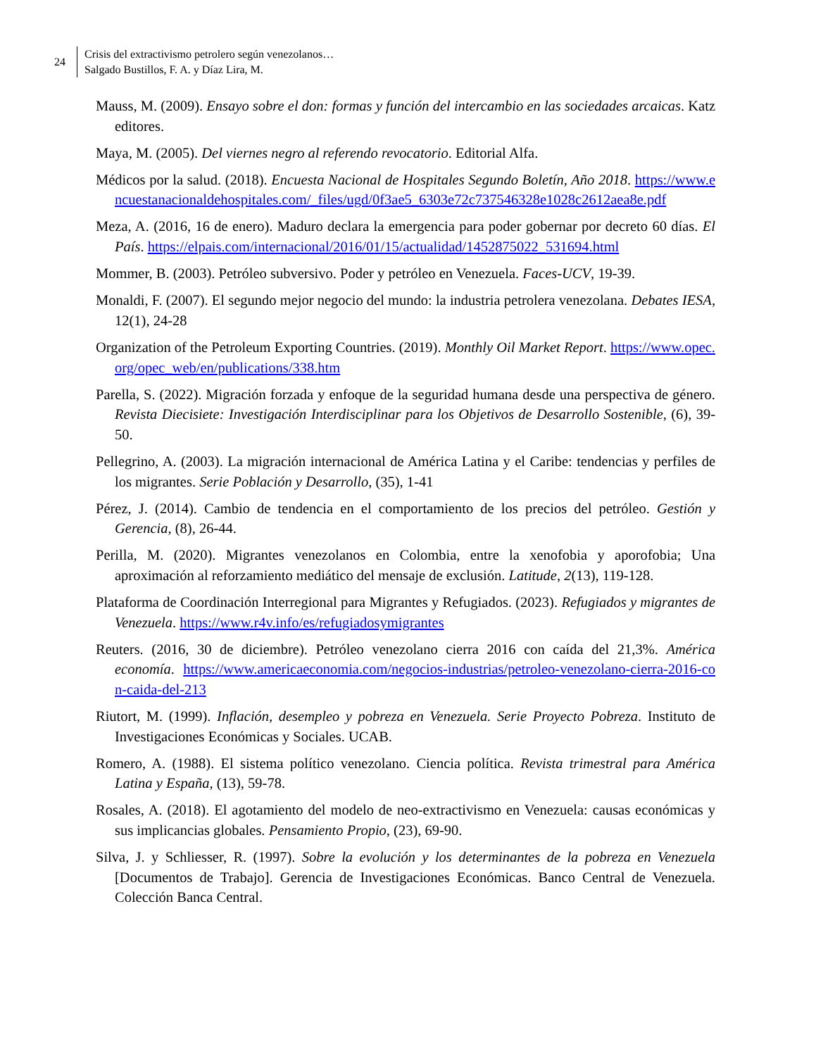24
Crisis del extractivismo petrolero según venezolanos…
Salgado Bustillos, F. A. y Díaz Lira, M.
Mauss, M. (2009). Ensayo sobre el don: formas y función del intercambio en las sociedades arcaicas. Katz editores.
Maya, M. (2005). Del viernes negro al referendo revocatorio. Editorial Alfa.
Médicos por la salud. (2018). Encuesta Nacional de Hospitales Segundo Boletín, Año 2018. https://www.encuestanacionaldehospitales.com/_files/ugd/0f3ae5_6303e72c737546328e1028c2612aea8e.pdf
Meza, A. (2016, 16 de enero). Maduro declara la emergencia para poder gobernar por decreto 60 días. El País. https://elpais.com/internacional/2016/01/15/actualidad/1452875022_531694.html
Mommer, B. (2003). Petróleo subversivo. Poder y petróleo en Venezuela. Faces-UCV, 19-39.
Monaldi, F. (2007). El segundo mejor negocio del mundo: la industria petrolera venezolana. Debates IESA, 12(1), 24-28
Organization of the Petroleum Exporting Countries. (2019). Monthly Oil Market Report. https://www.opec.org/opec_web/en/publications/338.htm
Parella, S. (2022). Migración forzada y enfoque de la seguridad humana desde una perspectiva de género. Revista Diecisiete: Investigación Interdisciplinar para los Objetivos de Desarrollo Sostenible, (6), 39-50.
Pellegrino, A. (2003). La migración internacional de América Latina y el Caribe: tendencias y perfiles de los migrantes. Serie Población y Desarrollo, (35), 1-41
Pérez, J. (2014). Cambio de tendencia en el comportamiento de los precios del petróleo. Gestión y Gerencia, (8), 26-44.
Perilla, M. (2020). Migrantes venezolanos en Colombia, entre la xenofobia y aporofobia; Una aproximación al reforzamiento mediático del mensaje de exclusión. Latitude, 2(13), 119-128.
Plataforma de Coordinación Interregional para Migrantes y Refugiados. (2023). Refugiados y migrantes de Venezuela. https://www.r4v.info/es/refugiadosymigrantes
Reuters. (2016, 30 de diciembre). Petróleo venezolano cierra 2016 con caída del 21,3%. América economía. https://www.americaeconomia.com/negocios-industrias/petroleo-venezolano-cierra-2016-con-caida-del-213
Riutort, M. (1999). Inflación, desempleo y pobreza en Venezuela. Serie Proyecto Pobreza. Instituto de Investigaciones Económicas y Sociales. UCAB.
Romero, A. (1988). El sistema político venezolano. Ciencia política. Revista trimestral para América Latina y España, (13), 59-78.
Rosales, A. (2018). El agotamiento del modelo de neo-extractivismo en Venezuela: causas económicas y sus implicancias globales. Pensamiento Propio, (23), 69-90.
Silva, J. y Schliesser, R. (1997). Sobre la evolución y los determinantes de la pobreza en Venezuela [Documentos de Trabajo]. Gerencia de Investigaciones Económicas. Banco Central de Venezuela. Colección Banca Central.